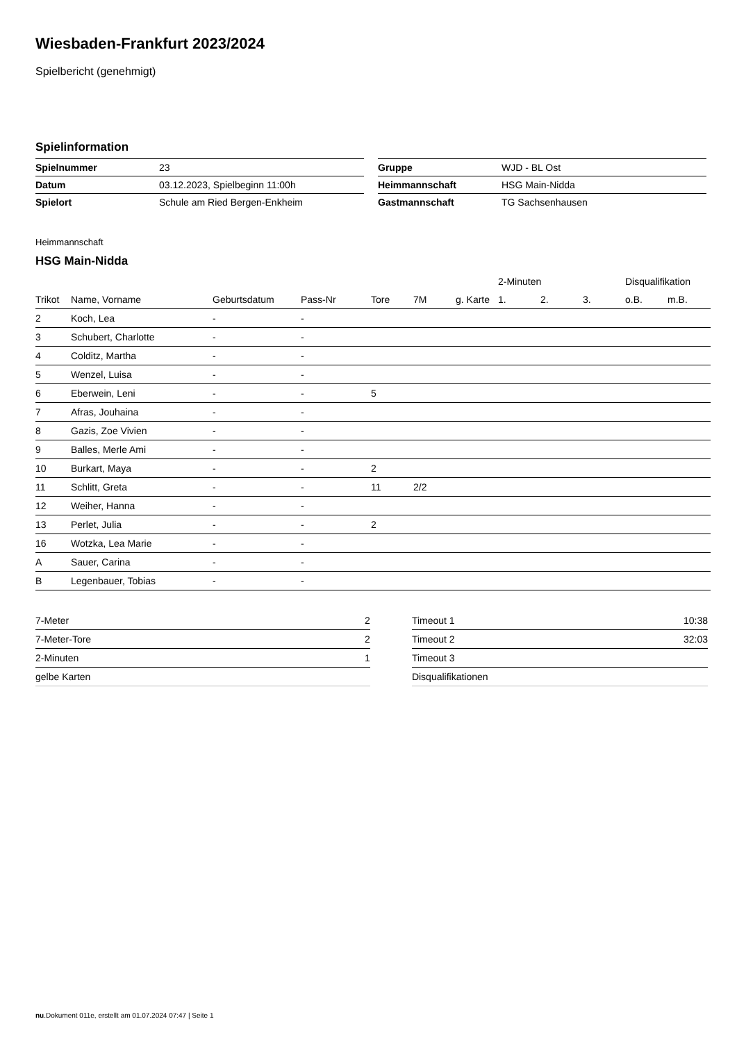Wiesbaden-Frankfurt 2023/2024
Spielbericht (genehmigt)
Spielinformation
| Spielnummer | 23 |
| Datum | 03.12.2023, Spielbeginn 11:00h |
| Spielort | Schule am Ried Bergen-Enkheim |
| Gruppe | WJD - BL Ost |
| Heimmannschaft | HSG Main-Nidda |
| Gastmannschaft | TG Sachsenhausen |
Heimmannschaft
HSG Main-Nidda
| | | | | | | | 2-Minuten | | | Disqualifikation | |
| --- | --- | --- | --- | --- | --- | --- | --- | --- | --- | --- | --- |
| Trikot | Name, Vorname | Geburtsdatum | Pass-Nr | Tore | 7M | g. Karte | 1. | 2. | 3. | o.B. | m.B. |
| 2 | Koch, Lea | - | - | | | | | | | | |
| 3 | Schubert, Charlotte | - | - | | | | | | | | |
| 4 | Colditz, Martha | - | - | | | | | | | | |
| 5 | Wenzel, Luisa | - | - | | | | | | | | |
| 6 | Eberwein, Leni | - | - | 5 | | | | | | | |
| 7 | Afras, Jouhaina | - | - | | | | | | | | |
| 8 | Gazis, Zoe Vivien | - | - | | | | | | | | |
| 9 | Balles, Merle Ami | - | - | | | | | | | | |
| 10 | Burkart, Maya | - | - | 2 | | | | | | | |
| 11 | Schlitt, Greta | - | - | 11 | 2/2 | | | | | | |
| 12 | Weiher, Hanna | - | - | | | | | | | | |
| 13 | Perlet, Julia | - | - | 2 | | | | | | | |
| 16 | Wotzka, Lea Marie | - | - | | | | | | | | |
| A | Sauer, Carina | - | - | | | | | | | | |
| B | Legenbauer, Tobias | - | - | | | | | | | | |
| 7-Meter | 2 |
| 7-Meter-Tore | 2 |
| 2-Minuten | 1 |
| gelbe Karten | |
| Timeout 1 | 10:38 |
| Timeout 2 | 32:03 |
| Timeout 3 | |
| Disqualifikationen | |
nu.Dokument 011e, erstellt am 01.07.2024 07:47 | Seite 1